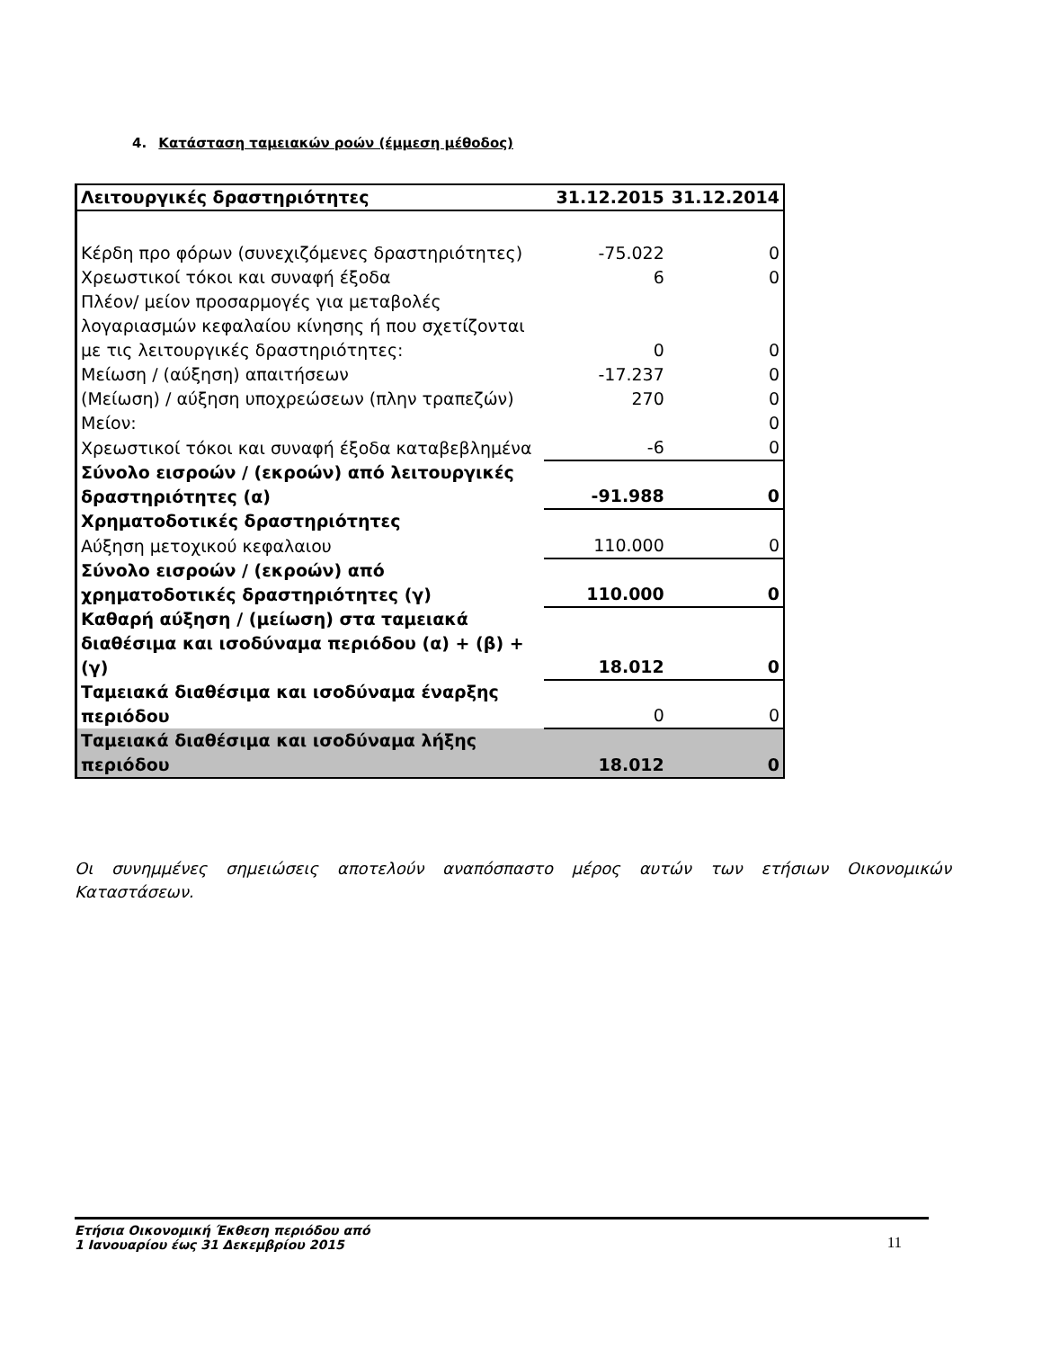4. Κατάσταση ταμειακών ροών (έμμεση μέθοδος)
| Λειτουργικές δραστηριότητες | 31.12.2015 | 31.12.2014 |
| --- | --- | --- |
| Κέρδη προ φόρων (συνεχιζόμενες δραστηριότητες) | -75.022 | 0 |
| Χρεωστικοί τόκοι και συναφή έξοδα | 6 | 0 |
| Πλέον/ μείον προσαρμογές για μεταβολές λογαριασμών κεφαλαίου κίνησης ή που σχετίζονται με τις λειτουργικές δραστηριότητες: | 0 | 0 |
| Μείωση / (αύξηση) απαιτήσεων | -17.237 | 0 |
| (Μείωση) / αύξηση υποχρεώσεων (πλην τραπεζών) | 270 | 0 |
| Μείον: | | 0 |
| Χρεωστικοί τόκοι και συναφή έξοδα καταβεβλημένα | -6 | 0 |
| Σύνολο εισροών / (εκροών) από λειτουργικές δραστηριότητες (α) | -91.988 | 0 |
| Χρηματοδοτικές δραστηριότητες | | |
| Αύξηση μετοχικού κεφαλαιου | 110.000 | 0 |
| Σύνολο εισροών / (εκροών) από χρηματοδοτικές δραστηριότητες (γ) | 110.000 | 0 |
| Καθαρή αύξηση / (μείωση) στα ταμειακά διαθέσιμα και ισοδύναμα περιόδου (α) + (β) + (γ) | 18.012 | 0 |
| Ταμειακά διαθέσιμα και ισοδύναμα έναρξης περιόδου | 0 | 0 |
| Ταμειακά διαθέσιμα και ισοδύναμα λήξης περιόδου | 18.012 | 0 |
Οι συνημμένες σημειώσεις αποτελούν αναπόσπαστο μέρος αυτών των ετήσιων Οικονομικών Καταστάσεων.
Ετήσια Οικονομική Έκθεση περιόδου από
1 Ιανουαρίου έως 31 Δεκεμβρίου 2015
11